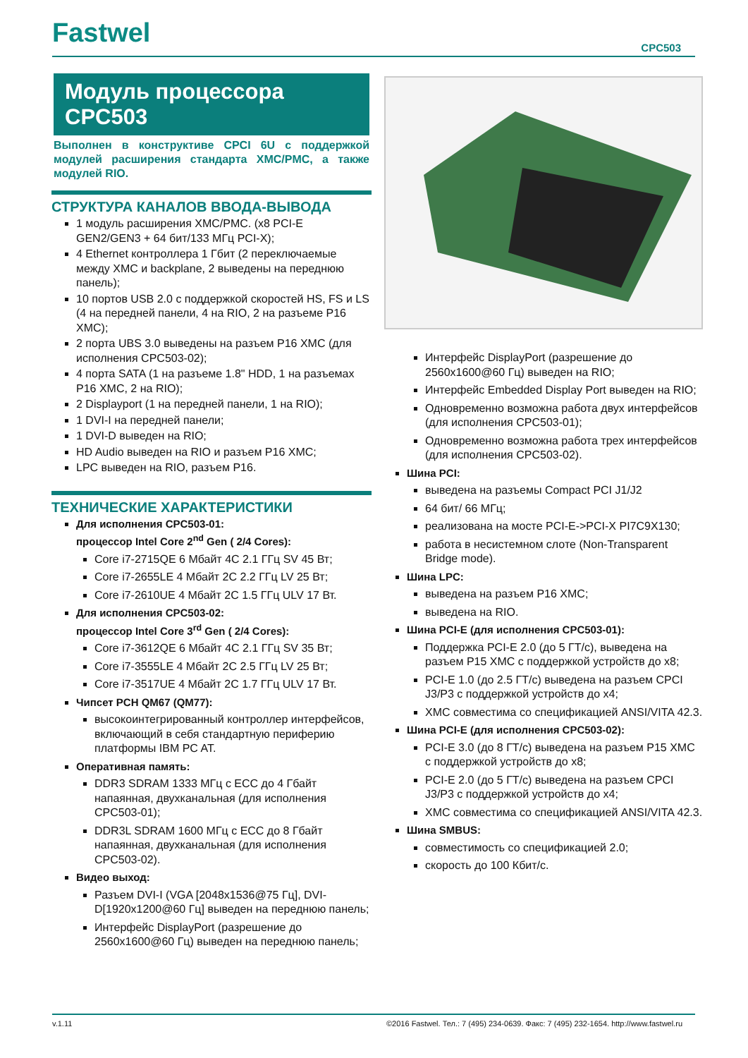Fastwel
CPC503
Модуль процессора
CPC503
Выполнен в конструктиве CPCI 6U с поддержкой модулей расширения стандарта XMC/PMC, а также модулей RIO.
СТРУКТУРА КАНАЛОВ ВВОДА-ВЫВОДА
1 модуль расширения XMC/PMC. (x8 PCI-E GEN2/GEN3 + 64 бит/133 МГц PCI-X);
4 Ethernet контроллера 1 Гбит (2 переключаемые между XMC и backplane, 2 выведены на переднюю панель);
10 портов USB 2.0 с поддержкой скоростей HS, FS и LS (4 на передней панели, 4 на RIO, 2 на разъеме P16 XMC);
2 порта UBS 3.0 выведены на разъем P16 XMC (для исполнения CPC503-02);
4 порта SATA (1 на разъеме 1.8" HDD, 1 на разъемах P16 XMC, 2 на RIO);
2 Displayport (1 на передней панели, 1 на RIO);
1 DVI-I на передней панели;
1 DVI-D выведен на RIO;
HD Audio выведен на RIO и разъем P16 XMC;
LPC выведен на RIO, разъем P16.
ТЕХНИЧЕСКИЕ ХАРАКТЕРИСТИКИ
Для исполнения CPC503-01:
процессор Intel Core 2<sup>nd</sup> Gen ( 2/4 Cores):
Core i7-2715QE 6 Мбайт 4C 2.1 ГГц SV 45 Вт;
Core i7-2655LE 4 Мбайт 2C 2.2 ГГц LV 25 Вт;
Core i7-2610UE 4 Мбайт 2C 1.5 ГГц ULV 17 Вт.
Для исполнения CPC503-02:
процессор Intel Core 3<sup>rd</sup> Gen ( 2/4 Cores):
Core i7-3612QE 6 Мбайт 4C 2.1 ГГц SV 35 Вт;
Core i7-3555LE 4 Мбайт 2C 2.5 ГГц LV 25 Вт;
Core i7-3517UE 4 Мбайт 2C 1.7 ГГц ULV 17 Вт.
Чипсет PCH QM67 (QM77):
высокоинтегрированный контроллер интерфейсов, включающий в себя стандартную периферию платформы IBM PC AT.
Оперативная память:
DDR3 SDRAM 1333 МГц с ECC до 4 Гбайт напаянная, двухканальная (для исполнения CPC503-01);
DDR3L SDRAM 1600 МГц с ECC до 8 Гбайт напаянная, двухканальная (для исполнения CPC503-02).
Видео выход:
Разъем DVI-I (VGA [2048x1536@75 Гц], DVI-D[1920x1200@60 Гц] выведен на переднюю панель;
Интерфейс DisplayPort (разрешение до 2560x1600@60 Гц) выведен на переднюю панель;
Интерфейс DisplayPort (разрешение до 2560x1600@60 Гц) выведен на RIO;
Интерфейс Embedded Display Port выведен на RIO;
Одновременно возможна работа двух интерфейсов (для исполнения CPC503-01);
Одновременно возможна работа трех интерфейсов (для исполнения CPC503-02).
Шина PCI:
выведена на разъемы Compact PCI J1/J2
64 бит/ 66 МГц;
реализована на мосте PCI-E->PCI-X PI7C9X130;
работа в несистемном слоте (Non-Transparent Bridge mode).
Шина LPC:
выведена на разъем P16 XMC;
выведена на RIO.
Шина PCI-E (для исполнения CPC503-01):
Поддержка PCI-E 2.0 (до 5 ГТ/с), выведена на разъем P15 XMC с поддержкой устройств до x8;
PCI-E 1.0 (до 2.5 ГТ/с) выведена на разъем CPCI J3/P3 с поддержкой устройств до x4;
XMC совместима со спецификацией ANSI/VITA 42.3.
Шина PCI-E (для исполнения CPC503-02):
PCI-E 3.0 (до 8 ГТ/с) выведена на разъем P15 XMC с поддержкой устройств до x8;
PCI-E 2.0 (до 5 ГТ/с) выведена на разъем CPCI J3/P3 с поддержкой устройств до x4;
XMC совместима со спецификацией ANSI/VITA 42.3.
Шина SMBUS:
совместимость со спецификацией 2.0;
скорость до 100 Кбит/с.
v.1.11 ©2016 Fastwel. Тел.: 7 (495) 234-0639. Факс: 7 (495) 232-1654. http://www.fastwel.ru